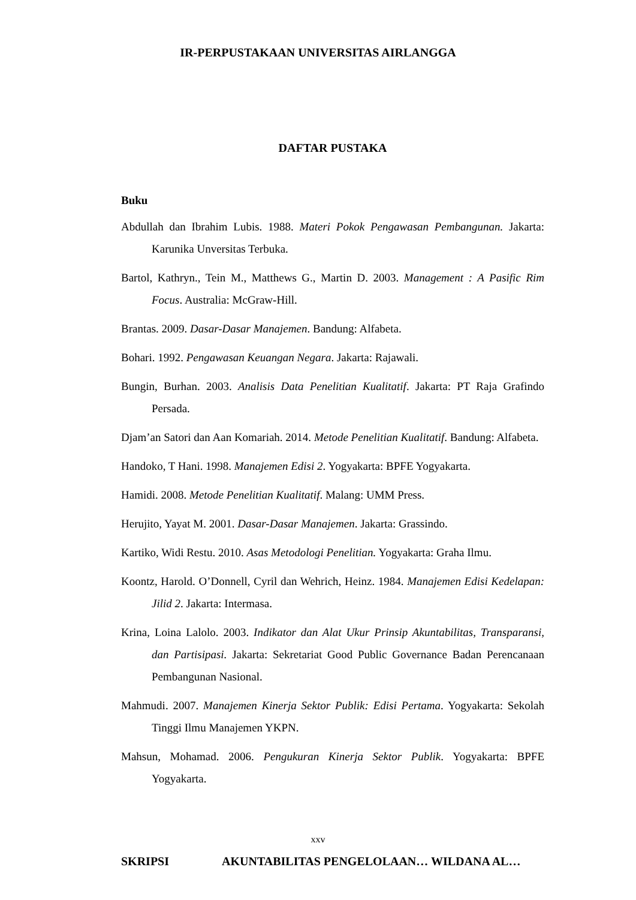IR-PERPUSTAKAAN UNIVERSITAS AIRLANGGA
DAFTAR PUSTAKA
Buku
Abdullah dan Ibrahim Lubis. 1988. Materi Pokok Pengawasan Pembangunan. Jakarta: Karunika Unversitas Terbuka.
Bartol, Kathryn., Tein M., Matthews G., Martin D. 2003. Management : A Pasific Rim Focus. Australia: McGraw-Hill.
Brantas. 2009. Dasar-Dasar Manajemen. Bandung: Alfabeta.
Bohari. 1992. Pengawasan Keuangan Negara. Jakarta: Rajawali.
Bungin, Burhan. 2003. Analisis Data Penelitian Kualitatif. Jakarta: PT Raja Grafindo Persada.
Djam’an Satori dan Aan Komariah. 2014. Metode Penelitian Kualitatif. Bandung: Alfabeta.
Handoko, T Hani. 1998. Manajemen Edisi 2. Yogyakarta: BPFE Yogyakarta.
Hamidi. 2008. Metode Penelitian Kualitatif. Malang: UMM Press.
Herujito, Yayat M. 2001. Dasar-Dasar Manajemen. Jakarta: Grassindo.
Kartiko, Widi Restu. 2010. Asas Metodologi Penelitian. Yogyakarta: Graha Ilmu.
Koontz, Harold. O’Donnell, Cyril dan Wehrich, Heinz. 1984. Manajemen Edisi Kedelapan: Jilid 2. Jakarta: Intermasa.
Krina, Loina Lalolo. 2003. Indikator dan Alat Ukur Prinsip Akuntabilitas, Transparansi, dan Partisipasi. Jakarta: Sekretariat Good Public Governance Badan Perencanaan Pembangunan Nasional.
Mahmudi. 2007. Manajemen Kinerja Sektor Publik: Edisi Pertama. Yogyakarta: Sekolah Tinggi Ilmu Manajemen YKPN.
Mahsun, Mohamad. 2006. Pengukuran Kinerja Sektor Publik. Yogyakarta: BPFE Yogyakarta.
xxv
SKRIPSI AKUNTABILITAS PENGELOLAAN… WILDANA AL…